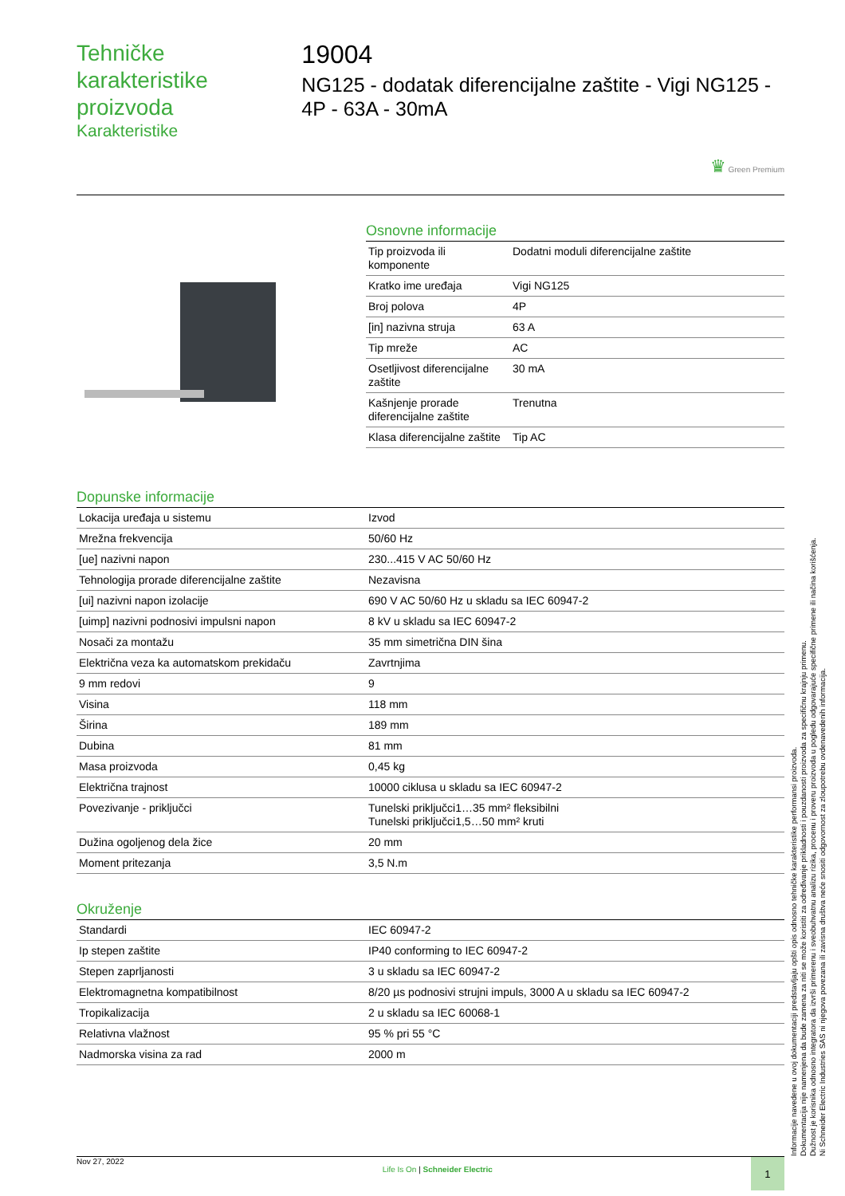Tehničke karakteristike proizvoda
Karakteristike
19004
NG125 - dodatak diferencijalne zaštite - Vigi NG125 - 4P - 63A - 30mA
♛ Green Premium
Osnovne informacije
| Tip proizvoda ili komponente | Dodatni moduli diferencijalne zaštite |
| Kratko ime uređaja | Vigi NG125 |
| Broj polova | 4P |
| [in] nazivna struja | 63 A |
| Tip mreže | AC |
| Osetljivost diferencijalne zaštite | 30 mA |
| Kašnjenje prorade diferencijalne zaštite | Trenutna |
| Klasa diferencijalne zaštite | Tip AC |
Dopunske informacije
| Lokacija uređaja u sistemu | Izvod |
| Mrežna frekvencija | 50/60 Hz |
| [ue] nazivni napon | 230...415 V AC 50/60 Hz |
| Tehnologija prorade diferencijalne zaštite | Nezavisna |
| [ui] nazivni napon izolacije | 690 V AC 50/60 Hz u skladu sa IEC 60947-2 |
| [uimp] nazivni podnosivi impulsni napon | 8 kV u skladu sa IEC 60947-2 |
| Nosači za montažu | 35 mm simetrična DIN šina |
| Električna veza ka automatskom prekidaču | Zavrtnjima |
| 9 mm redovi | 9 |
| Visina | 118 mm |
| Širina | 189 mm |
| Dubina | 81 mm |
| Masa proizvoda | 0,45 kg |
| Električna trajnost | 10000 ciklusa u skladu sa IEC 60947-2 |
| Povezivanje - priključci | Tunelski priključci1…35 mm² fleksibilni Tunelski priključci1,5…50 mm² kruti |
| Dužina ogoljenog dela žice | 20 mm |
| Moment pritezanja | 3,5 N.m |
Okruženje
| Standardi | IEC 60947-2 |
| Ip stepen zaštite | IP40 conforming to IEC 60947-2 |
| Stepen zaprljanosti | 3 u skladu sa IEC 60947-2 |
| Elektromagnetna kompatibilnost | 8/20 µs podnosivi strujni impuls, 3000 A u skladu sa IEC 60947-2 |
| Tropikalizacija | 2 u skladu sa IEC 60068-1 |
| Relativna vlažnost | 95 % pri 55 °C |
| Nadmorska visina za rad | 2000 m |
Informacije navedene u ovoj dokumentaciji predstavljaju opšti opis odnosno tehničke karakteristike performansi proizvoda.
Dokumentacija nije namenjena da bude zamena za niti se može koristiti za određivanje prikladnosti i pouzdanosti proizvoda za specifičnu krajnju primenu.
Dužnost je korisnika odnosno integratora da izvrši primerenu i sveobuhvatnu analizu rizika, procenu i proveru proizvoda u pogledu odgovarajuće specifične primene ili načina korišćenja.
Ni Schneider Electric Industries SAS ni njegova povezana ili zavisna društva neće snositi odgovornost za zloupotrebu ovdenavedenih informacija.
Nov 27, 2022 Life Is On | Schneider Electric
1